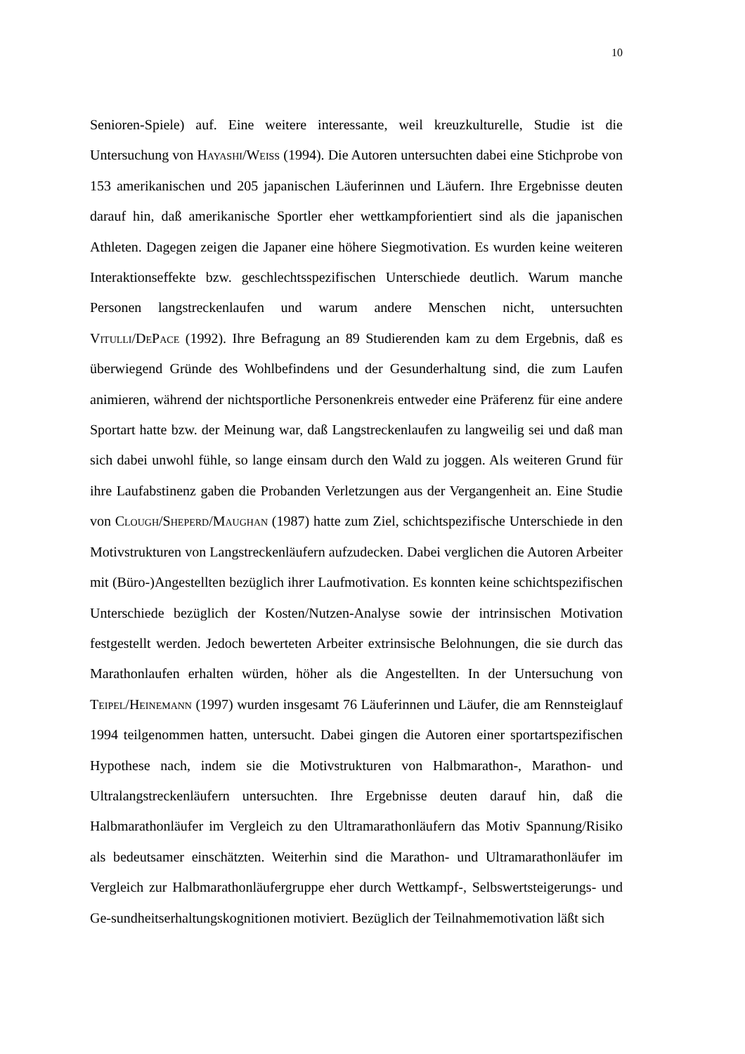10
Senioren-Spiele) auf. Eine weitere interessante, weil kreuzkulturelle, Studie ist die Untersuchung von Hayashi/Weiss (1994). Die Autoren untersuchten dabei eine Stichprobe von 153 amerikanischen und 205 japanischen Läuferinnen und Läufern. Ihre Ergebnisse deuten darauf hin, daß amerikanische Sportler eher wettkampforientiert sind als die japanischen Athleten. Dagegen zeigen die Japaner eine höhere Siegmotivation. Es wurden keine weiteren Interaktionseffekte bzw. geschlechtsspezifischen Unterschiede deutlich. Warum manche Personen langstreckenlaufen und warum andere Menschen nicht, untersuchten Vitulli/DePace (1992). Ihre Befragung an 89 Studierenden kam zu dem Ergebnis, daß es überwiegend Gründe des Wohlbefindens und der Gesunderhaltung sind, die zum Laufen animieren, während der nichtsportliche Personenkreis entweder eine Präferenz für eine andere Sportart hatte bzw. der Meinung war, daß Langstreckenlaufen zu langweilig sei und daß man sich dabei unwohl fühle, so lange einsam durch den Wald zu joggen. Als weiteren Grund für ihre Laufabstinenz gaben die Probanden Verletzungen aus der Vergangenheit an. Eine Studie von Clough/Sheperd/Maughan (1987) hatte zum Ziel, schichtspezifische Unterschiede in den Motivstrukturen von Langstreckenläufern aufzudecken. Dabei verglichen die Autoren Arbeiter mit (Büro-)Angestellten bezüglich ihrer Laufmotivation. Es konnten keine schichtspezifischen Unterschiede bezüglich der Kosten/Nutzen-Analyse sowie der intrinsischen Motivation festgestellt werden. Jedoch bewerteten Arbeiter extrinsische Belohnungen, die sie durch das Marathonlaufen erhalten würden, höher als die Angestellten. In der Untersuchung von Teipel/Heinemann (1997) wurden insgesamt 76 Läuferinnen und Läufer, die am Rennsteiglauf 1994 teilgenommen hatten, untersucht. Dabei gingen die Autoren einer sportartspezifischen Hypothese nach, indem sie die Motivstrukturen von Halbmarathon-, Marathon- und Ultralangstreckenläufern untersuchten. Ihre Ergebnisse deuten darauf hin, daß die Halbmarathonläufer im Vergleich zu den Ultramarathonläufern das Motiv Spannung/Risiko als bedeutsamer einschätzten. Weiterhin sind die Marathon- und Ultramarathonläufer im Vergleich zur Halbmarathonläufergruppe eher durch Wettkampf-, Selbswertsteigerungs- und Ge-sundheitserhaltungskognitionen motiviert. Bezüglich der Teilnahmemotivation läßt sich